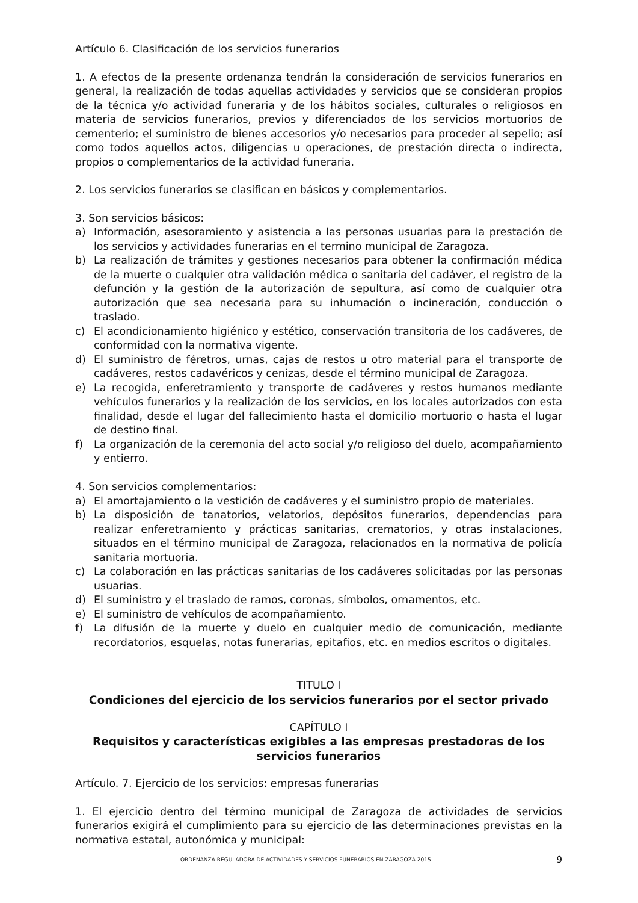Artículo 6. Clasificación de los servicios funerarios
1. A efectos de la presente ordenanza tendrán la consideración de servicios funerarios en general, la realización de todas aquellas actividades y servicios que se consideran propios de la técnica y/o actividad funeraria y de los hábitos sociales, culturales o religiosos en materia de servicios funerarios, previos y diferenciados de los servicios mortuorios de cementerio; el suministro de bienes accesorios y/o necesarios para proceder al sepelio; así como todos aquellos actos, diligencias u operaciones, de prestación directa o indirecta, propios o complementarios de la actividad funeraria.
2. Los servicios funerarios se clasifican en básicos y complementarios.
3. Son servicios básicos:
a) Información, asesoramiento y asistencia a las personas usuarias para la prestación de los servicios y actividades funerarias en el termino municipal de Zaragoza.
b) La realización de trámites y gestiones necesarios para obtener la confirmación médica de la muerte o cualquier otra validación médica o sanitaria del cadáver, el registro de la defunción y la gestión de la autorización de sepultura, así como de cualquier otra autorización que sea necesaria para su inhumación o incineración, conducción o traslado.
c) El acondicionamiento higiénico y estético, conservación transitoria de los cadáveres, de conformidad con la normativa vigente.
d) El suministro de féretros, urnas, cajas de restos u otro material para el transporte de cadáveres, restos cadavéricos y cenizas, desde el término municipal de Zaragoza.
e) La recogida, enferetramiento y transporte de cadáveres y restos humanos mediante vehículos funerarios y la realización de los servicios, en los locales autorizados con esta finalidad, desde el lugar del fallecimiento hasta el domicilio mortuorio o hasta el lugar de destino final.
f) La organización de la ceremonia del acto social y/o religioso del duelo, acompañamiento y entierro.
4. Son servicios complementarios:
a) El amortajamiento o la vestición de cadáveres y el suministro propio de materiales.
b) La disposición de tanatorios, velatorios, depósitos funerarios, dependencias para realizar enferetramiento y prácticas sanitarias, crematorios, y otras instalaciones, situados en el término municipal de Zaragoza, relacionados en la normativa de policía sanitaria mortuoria.
c) La colaboración en las prácticas sanitarias de los cadáveres solicitadas por las personas usuarias.
d) El suministro y el traslado de ramos, coronas, símbolos, ornamentos, etc.
e) El suministro de vehículos de acompañamiento.
f) La difusión de la muerte y duelo en cualquier medio de comunicación, mediante recordatorios, esquelas, notas funerarias, epitafios, etc. en medios escritos o digitales.
TITULO I
Condiciones del ejercicio de los servicios funerarios por el sector privado
CAPÍTULO I
Requisitos y características exigibles a las empresas prestadoras de los servicios funerarios
Artículo. 7. Ejercicio de los servicios: empresas funerarias
1. El ejercicio dentro del término municipal de Zaragoza de actividades de servicios funerarios exigirá el cumplimiento para su ejercicio de las determinaciones previstas en la normativa estatal, autonómica y municipal:
ORDENANZA REGULADORA DE ACTIVIDADES Y SERVICIOS FUNERARIOS EN ZARAGOZA 2015 9